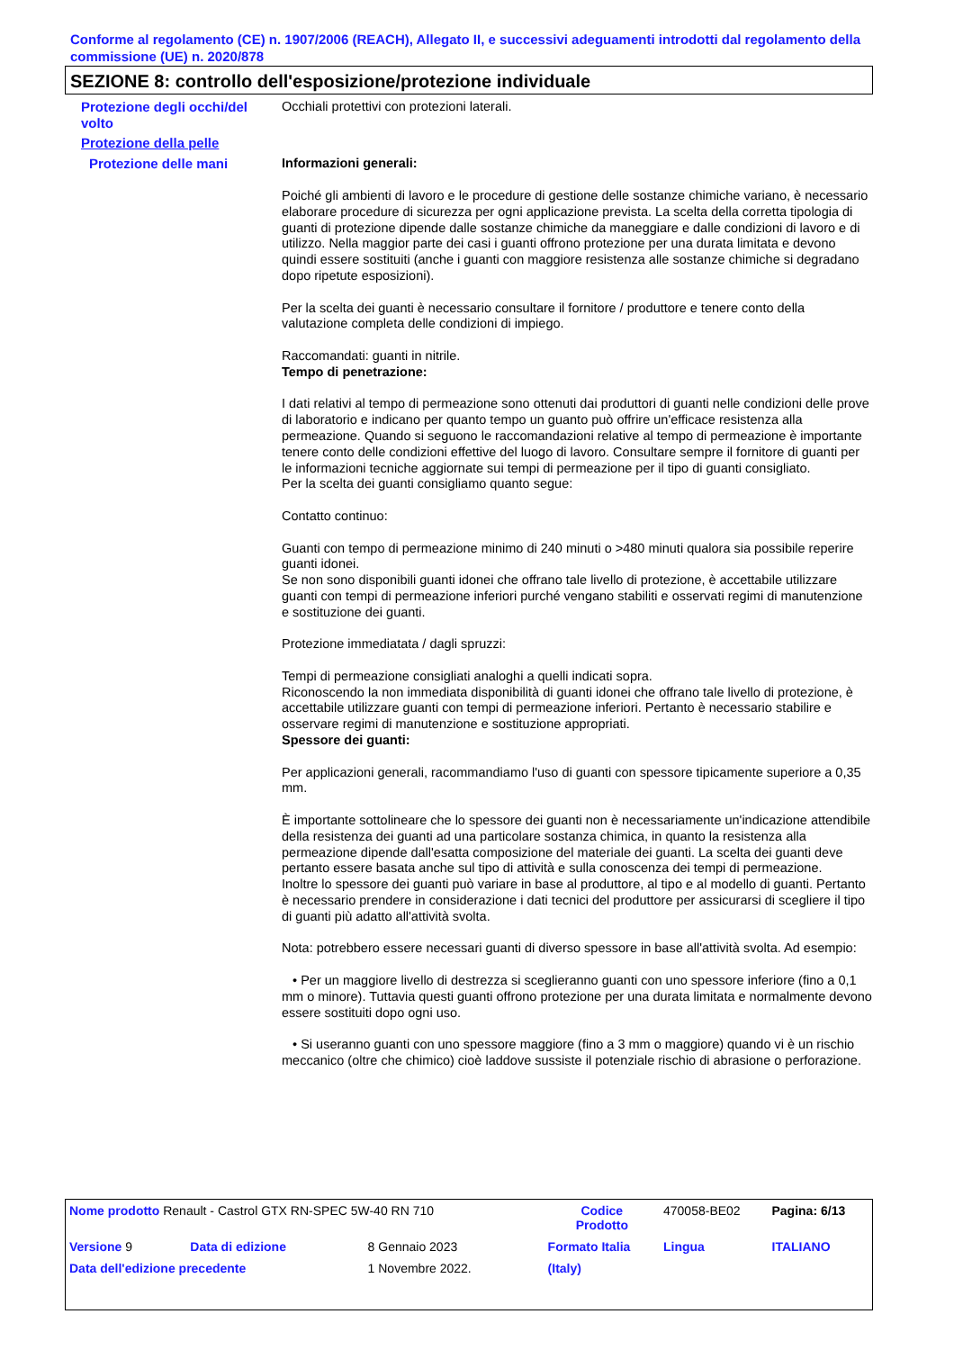Conforme al regolamento (CE) n. 1907/2006 (REACH), Allegato II, e successivi adeguamenti introdotti dal regolamento della commissione (UE) n. 2020/878
SEZIONE 8: controllo dell'esposizione/protezione individuale
Protezione degli occhi/del volto
Occhiali protettivi con protezioni laterali.
Protezione della pelle
Protezione delle mani Informazioni generali:
Poiché gli ambienti di lavoro e le procedure di gestione delle sostanze chimiche variano, è necessario elaborare procedure di sicurezza per ogni applicazione prevista. La scelta della corretta tipologia di guanti di protezione dipende dalle sostanze chimiche da maneggiare e dalle condizioni di lavoro e di utilizzo. Nella maggior parte dei casi i guanti offrono protezione per una durata limitata e devono quindi essere sostituiti (anche i guanti con maggiore resistenza alle sostanze chimiche si degradano dopo ripetute esposizioni).
Per la scelta dei guanti è necessario consultare il fornitore / produttore e tenere conto della valutazione completa delle condizioni di impiego.
Raccomandati: guanti in nitrile.
Tempo di penetrazione:
I dati relativi al tempo di permeazione sono ottenuti dai produttori di guanti nelle condizioni delle prove di laboratorio e indicano per quanto tempo un guanto può offrire un'efficace resistenza alla permeazione. Quando si seguono le raccomandazioni relative al tempo di permeazione è importante tenere conto delle condizioni effettive del luogo di lavoro. Consultare sempre il fornitore di guanti per le informazioni tecniche aggiornate sui tempi di permeazione per il tipo di guanti consigliato.
Per la scelta dei guanti consigliamo quanto segue:
Contatto continuo:
Guanti con tempo di permeazione minimo di 240 minuti o >480 minuti qualora sia possibile reperire guanti idonei.
Se non sono disponibili guanti idonei che offrano tale livello di protezione, è accettabile utilizzare guanti con tempi di permeazione inferiori purché vengano stabiliti e osservati regimi di manutenzione e sostituzione dei guanti.
Protezione immediatata / dagli spruzzi:
Tempi di permeazione consigliati analoghi a quelli indicati sopra.
Riconoscendo la non immediata disponibilità di guanti idonei che offrano tale livello di protezione, è accettabile utilizzare guanti con tempi di permeazione inferiori. Pertanto è necessario stabilire e osservare regimi di manutenzione e sostituzione appropriati.
Spessore dei guanti:
Per applicazioni generali, racommandiamo l'uso di guanti con spessore tipicamente superiore a 0,35 mm.
È importante sottolineare che lo spessore dei guanti non è necessariamente un'indicazione attendibile della resistenza dei guanti ad una particolare sostanza chimica, in quanto la resistenza alla permeazione dipende dall'esatta composizione del materiale dei guanti. La scelta dei guanti deve pertanto essere basata anche sul tipo di attività e sulla conoscenza dei tempi di permeazione.
Inoltre lo spessore dei guanti può variare in base al produttore, al tipo e al modello di guanti. Pertanto è necessario prendere in considerazione i dati tecnici del produttore per assicurarsi di scegliere il tipo di guanti più adatto all'attività svolta.
Nota: potrebbero essere necessari guanti di diverso spessore in base all'attività svolta. Ad esempio:
• Per un maggiore livello di destrezza si sceglieranno guanti con uno spessore inferiore (fino a 0,1 mm o minore). Tuttavia questi guanti offrono protezione per una durata limitata e normalmente devono essere sostituiti dopo ogni uso.
• Si useranno guanti con uno spessore maggiore (fino a 3 mm o maggiore) quando vi è un rischio meccanico (oltre che chimico) cioè laddove sussiste il potenziale rischio di abrasione o perforazione.
| Nome prodotto Renault - Castrol GTX RN-SPEC 5W-40 RN 710 | | | Codice Prodotto | 470058-BE02 | Pagina: 6/13 |
| Versione 9 | Data di edizione | 8 Gennaio 2023 | Formato Italia | Lingua | ITALIANO |
| Data dell'edizione precedente | | 1 Novembre 2022. | (Italy) | | |